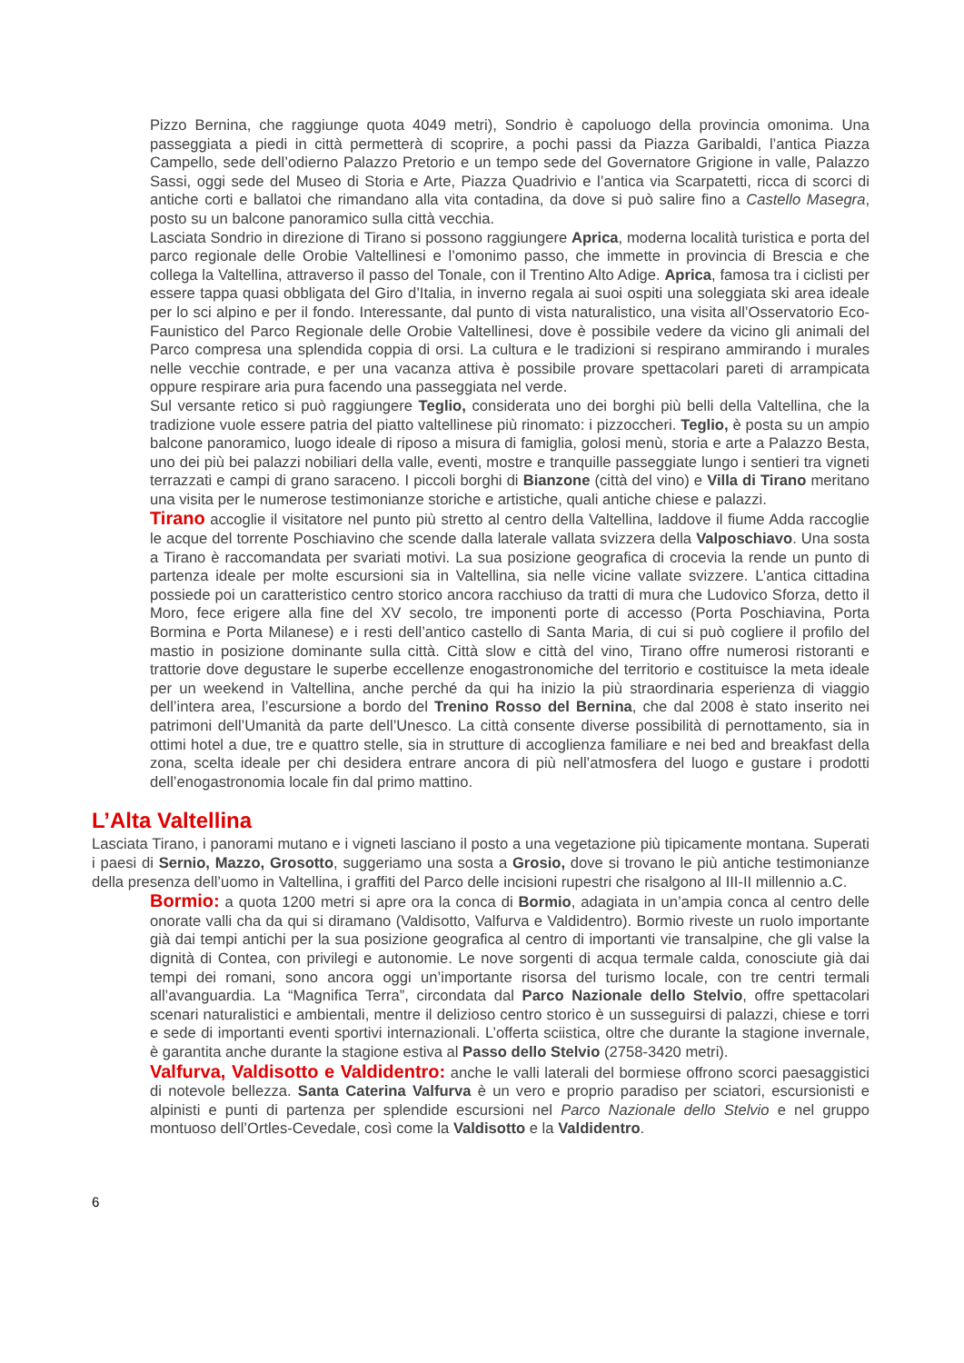Pizzo Bernina, che raggiunge quota 4049 metri), Sondrio è capoluogo della provincia omonima. Una passeggiata a piedi in città permetterà di scoprire, a pochi passi da Piazza Garibaldi, l’antica Piazza Campello, sede dell’odierno Palazzo Pretorio e un tempo sede del Governatore Grigione in valle, Palazzo Sassi, oggi sede del Museo di Storia e Arte, Piazza Quadrivio e l’antica via Scarpatetti, ricca di scorci di antiche corti e ballatoi che rimandano alla vita contadina, da dove si può salire fino a Castello Masegra, posto su un balcone panoramico sulla città vecchia.
Lasciata Sondrio in direzione di Tirano si possono raggiungere Aprica, moderna località turistica e porta del parco regionale delle Orobie Valtellinesi e l’omonimo passo, che immette in provincia di Brescia e che collega la Valtellina, attraverso il passo del Tonale, con il Trentino Alto Adige. Aprica, famosa tra i ciclisti per essere tappa quasi obbligata del Giro d’Italia, in inverno regala ai suoi ospiti una soleggiata ski area ideale per lo sci alpino e per il fondo. Interessante, dal punto di vista naturalistico, una visita all’Osservatorio Eco-Faunistico del Parco Regionale delle Orobie Valtellinesi, dove è possibile vedere da vicino gli animali del Parco compresa una splendida coppia di orsi. La cultura e le tradizioni si respirano ammirando i murales nelle vecchie contrade, e per una vacanza attiva è possibile provare spettacolari pareti di arrampicata oppure respirare aria pura facendo una passeggiata nel verde.
Sul versante retico si può raggiungere Teglio, considerata uno dei borghi più belli della Valtellina, che la tradizione vuole essere patria del piatto valtellinese più rinomato: i pizzoccheri. Teglio, è posta su un ampio balcone panoramico, luogo ideale di riposo a misura di famiglia, golosi menù, storia e arte a Palazzo Besta, uno dei più bei palazzi nobiliari della valle, eventi, mostre e tranquille passeggiate lungo i sentieri tra vigneti terrazzati e campi di grano saraceno. I piccoli borghi di Bianzone (città del vino) e Villa di Tirano meritano una visita per le numerose testimonianze storiche e artistiche, quali antiche chiese e palazzi.
Tirano accoglie il visitatore nel punto più stretto al centro della Valtellina, laddove il fiume Adda raccoglie le acque del torrente Poschiavino che scende dalla laterale vallata svizzera della Valposchiavo. Una sosta a Tirano è raccomandata per svariati motivi. La sua posizione geografica di crocevia la rende un punto di partenza ideale per molte escursioni sia in Valtellina, sia nelle vicine vallate svizzere. L’antica cittadina possiede poi un caratteristico centro storico ancora racchiuso da tratti di mura che Ludovico Sforza, detto il Moro, fece erigere alla fine del XV secolo, tre imponenti porte di accesso (Porta Poschiavina, Porta Bormina e Porta Milanese) e i resti dell’antico castello di Santa Maria, di cui si può cogliere il profilo del mastio in posizione dominante sulla città. Città slow e città del vino, Tirano offre numerosi ristoranti e trattorie dove degustare le superbe eccellenze enogastronomiche del territorio e costituisce la meta ideale per un weekend in Valtellina, anche perché da qui ha inizio la più straordinaria esperienza di viaggio dell’intera area, l’escursione a bordo del Trenino Rosso del Bernina, che dal 2008 è stato inserito nei patrimoni dell’Umanità da parte dell’Unesco. La città consente diverse possibilità di pernottamento, sia in ottimi hotel a due, tre e quattro stelle, sia in strutture di accoglienza familiare e nei bed and breakfast della zona, scelta ideale per chi desidera entrare ancora di più nell’atmosfera del luogo e gustare i prodotti dell’enogastronomia locale fin dal primo mattino.
L’Alta Valtellina
Lasciata Tirano, i panorami mutano e i vigneti lasciano il posto a una vegetazione più tipicamente montana. Superati i paesi di Sernio, Mazzo, Grosotto, suggeriamo una sosta a Grosio, dove si trovano le più antiche testimonianze della presenza dell’uomo in Valtellina, i graffiti del Parco delle incisioni rupestri che risalgono al III-II millennio a.C.
Bormio: a quota 1200 metri si apre ora la conca di Bormio, adagiata in un’ampia conca al centro delle onorate valli cha da qui si diramano (Valdisotto, Valfurva e Valdidentro). Bormio riveste un ruolo importante già dai tempi antichi per la sua posizione geografica al centro di importanti vie transalpine, che gli valse la dignità di Contea, con privilegi e autonomie. Le nove sorgenti di acqua termale calda, conosciute già dai tempi dei romani, sono ancora oggi un’importante risorsa del turismo locale, con tre centri termali all’avanguardia. La “Magnifica Terra”, circondata dal Parco Nazionale dello Stelvio, offre spettacolari scenari naturalistici e ambientali, mentre il delizioso centro storico è un susseguirsi di palazzi, chiese e torri e sede di importanti eventi sportivi internazionali. L’offerta sciistica, oltre che durante la stagione invernale, è garantita anche durante la stagione estiva al Passo dello Stelvio (2758-3420 metri).
Valfurva, Valdisotto e Valdidentro: anche le valli laterali del bormiese offrono scorci paesaggistici di notevole bellezza. Santa Caterina Valfurva è un vero e proprio paradiso per sciatori, escursionisti e alpinisti e punti di partenza per splendide escursioni nel Parco Nazionale dello Stelvio e nel gruppo montuoso dell’Ortles-Cevedale, così come la Valdisotto e la Valdidentro.
6